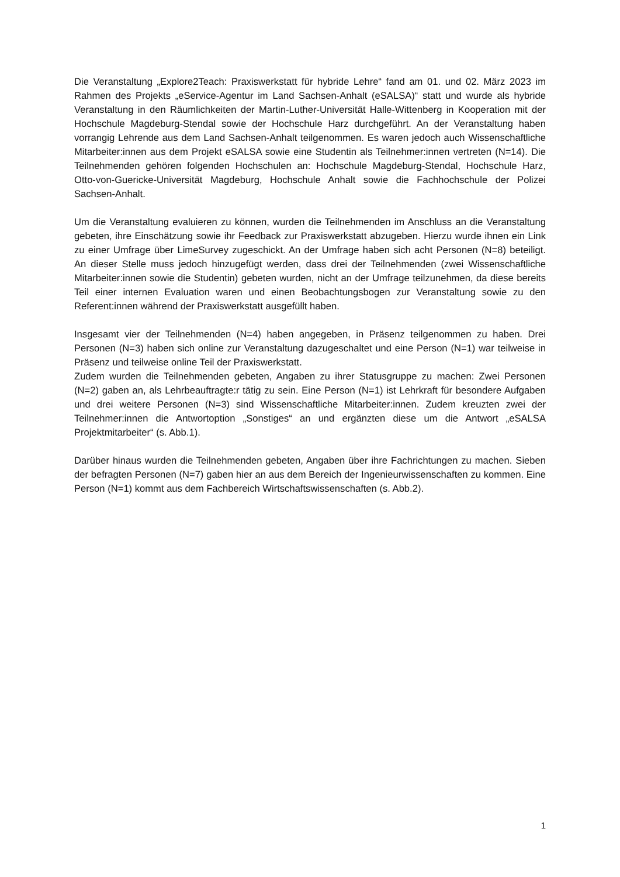Die Veranstaltung „Explore2Teach: Praxiswerkstatt für hybride Lehre“ fand am 01. und 02. März 2023 im Rahmen des Projekts „eService-Agentur im Land Sachsen-Anhalt (eSALSA)“ statt und wurde als hybride Veranstaltung in den Räumlichkeiten der Martin-Luther-Universität Halle-Wittenberg in Kooperation mit der Hochschule Magdeburg-Stendal sowie der Hochschule Harz durchgeführt. An der Veranstaltung haben vorrangig Lehrende aus dem Land Sachsen-Anhalt teilgenommen. Es waren jedoch auch Wissenschaftliche Mitarbeiter:innen aus dem Projekt eSALSA sowie eine Studentin als Teilnehmer:innen vertreten (N=14). Die Teilnehmenden gehören folgenden Hochschulen an: Hochschule Magdeburg-Stendal, Hochschule Harz, Otto-von-Guericke-Universität Magdeburg, Hochschule Anhalt sowie die Fachhochschule der Polizei Sachsen-Anhalt.
Um die Veranstaltung evaluieren zu können, wurden die Teilnehmenden im Anschluss an die Veranstaltung gebeten, ihre Einschätzung sowie ihr Feedback zur Praxiswerkstatt abzugeben. Hierzu wurde ihnen ein Link zu einer Umfrage über LimeSurvey zugeschickt. An der Umfrage haben sich acht Personen (N=8) beteiligt. An dieser Stelle muss jedoch hinzugefügt werden, dass drei der Teilnehmenden (zwei Wissenschaftliche Mitarbeiter:innen sowie die Studentin) gebeten wurden, nicht an der Umfrage teilzunehmen, da diese bereits Teil einer internen Evaluation waren und einen Beobachtungsbogen zur Veranstaltung sowie zu den Referent:innen während der Praxiswerkstatt ausgefüllt haben.
Insgesamt vier der Teilnehmenden (N=4) haben angegeben, in Präsenz teilgenommen zu haben. Drei Personen (N=3) haben sich online zur Veranstaltung dazugeschaltet und eine Person (N=1) war teilweise in Präsenz und teilweise online Teil der Praxiswerkstatt.
Zudem wurden die Teilnehmenden gebeten, Angaben zu ihrer Statusgruppe zu machen: Zwei Personen (N=2) gaben an, als Lehrbeauftragte:r tätig zu sein. Eine Person (N=1) ist Lehrkraft für besondere Aufgaben und drei weitere Personen (N=3) sind Wissenschaftliche Mitarbeiter:innen. Zudem kreuzten zwei der Teilnehmer:innen die Antwortoption „Sonstiges“ an und ergänzten diese um die Antwort „eSALSA Projektmitarbeiter“ (s. Abb.1).
Darüber hinaus wurden die Teilnehmenden gebeten, Angaben über ihre Fachrichtungen zu machen. Sieben der befragten Personen (N=7) gaben hier an aus dem Bereich der Ingenieurwissenschaften zu kommen. Eine Person (N=1) kommt aus dem Fachbereich Wirtschaftswissenschaften (s. Abb.2).
1